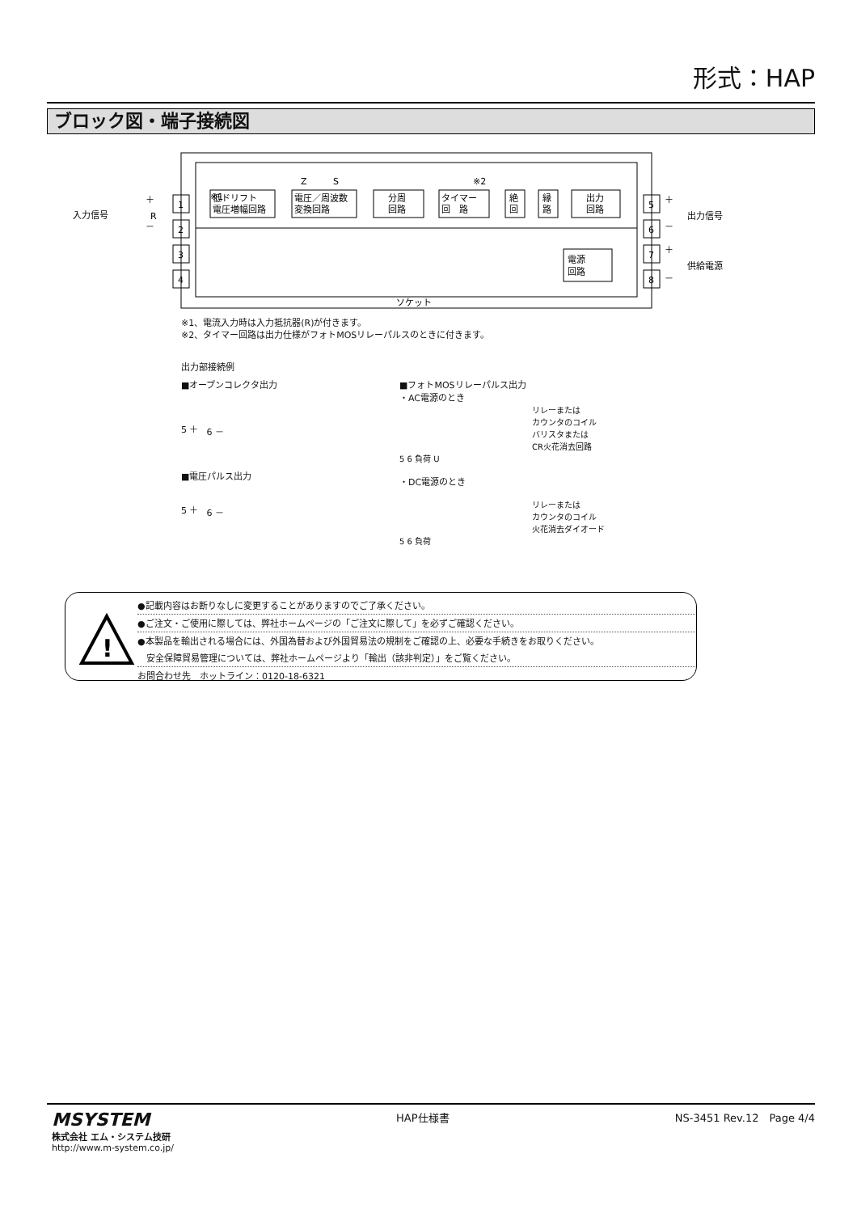形式：HAP
ブロック図・端子接続図
入力信号
※1
Z
S
※2
低ドリフト
電圧増幅回路
電圧／周波数
変換回路
分周
回路
タイマー
回　路
絶
回
縁
路
出力
回路
電源
回路
1
2
3
4
5
6
7
8
＋
－
R
＋
－
＋
－
出力信号
供給電源
ソケット
※1、電流入力時は入力抵抗器(R)が付きます。
※2、タイマー回路は出力仕様がフォトMOSリレーパルスのときに付きます。
出力部接続例
■オープンコレクタ出力
5 ＋ 6 －
■電圧パルス出力
5 ＋ 6 －
■フォトMOSリレーパルス出力
・AC電源のとき
リレーまたは
カウンタのコイル
バリスタまたは
CR火花消去回路
5 6 負荷 U
・DC電源のとき
リレーまたは
カウンタのコイル
火花消去ダイオード
5 6 負荷
!
●記載内容はお断りなしに変更することがありますのでご了承ください。
●ご注文・ご使用に際しては、弊社ホームページの「ご注文に際して」を必ずご確認ください。
●本製品を輸出される場合には、外国為替および外国貿易法の規制をご確認の上、必要な手続きをお取りください。
　安全保障貿易管理については、弊社ホームページより「輸出（該非判定）」をご覧ください。
お問合わせ先　ホットライン：0120-18-6321
MSYSTEM
株式会社 エム・システム技研
http://www.m-system.co.jp/
HAP仕様書 NS-3451 Rev.12　Page 4/4